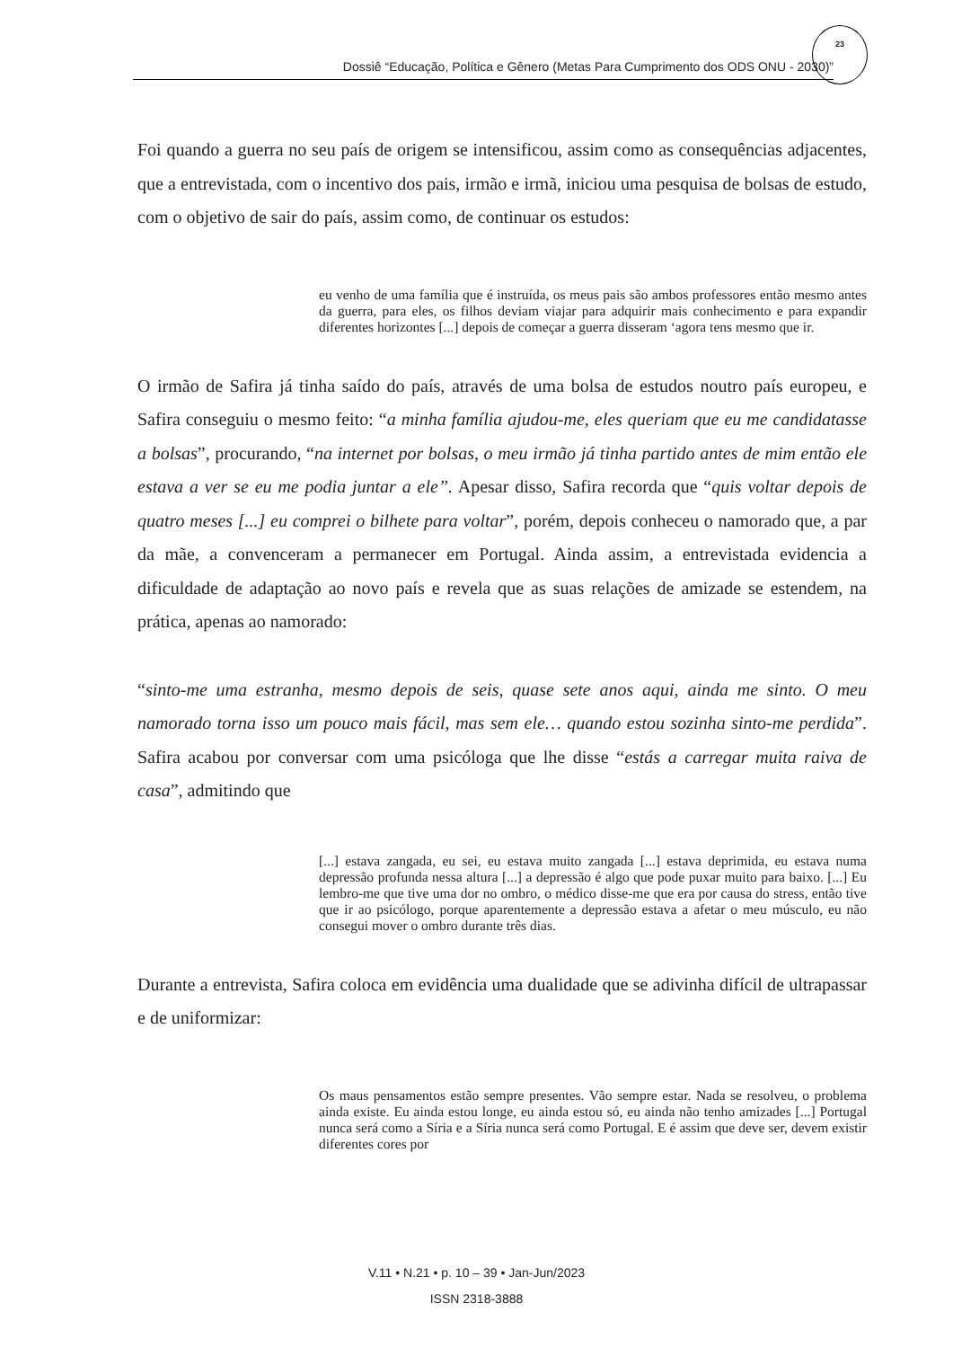Dossiê “Educação, Política e Gênero (Metas Para Cumprimento dos ODS ONU - 2030)”
23
Foi quando a guerra no seu país de origem se intensificou, assim como as consequências adjacentes, que a entrevistada, com o incentivo dos pais, irmão e irmã, iniciou uma pesquisa de bolsas de estudo, com o objetivo de sair do país, assim como, de continuar os estudos:
eu venho de uma família que é instruída, os meus pais são ambos professores então mesmo antes da guerra, para eles, os filhos deviam viajar para adquirir mais conhecimento e para expandir diferentes horizontes [...] depois de começar a guerra disseram ‘agora tens mesmo que ir.
O irmão de Safira já tinha saído do país, através de uma bolsa de estudos noutro país europeu, e Safira conseguiu o mesmo feito: “a minha família ajudou-me, eles queriam que eu me candidatasse a bolsas”, procurando, “na internet por bolsas, o meu irmão já tinha partido antes de mim então ele estava a ver se eu me podia juntar a ele”. Apesar disso, Safira recorda que “quis voltar depois de quatro meses [...] eu comprei o bilhete para voltar”, porém, depois conheceu o namorado que, a par da mãe, a convenceram a permanecer em Portugal. Ainda assim, a entrevistada evidencia a dificuldade de adaptação ao novo país e revela que as suas relações de amizade se estendem, na prática, apenas ao namorado:
“sinto-me uma estranha, mesmo depois de seis, quase sete anos aqui, ainda me sinto. O meu namorado torna isso um pouco mais fácil, mas sem ele… quando estou sozinha sinto-me perdida”. Safira acabou por conversar com uma psicóloga que lhe disse “estás a carregar muita raiva de casa”, admitindo que
[...] estava zangada, eu sei, eu estava muito zangada [...] estava deprimida, eu estava numa depressão profunda nessa altura [...] a depressão é algo que pode puxar muito para baixo. [...] Eu lembro-me que tive uma dor no ombro, o médico disse-me que era por causa do stress, então tive que ir ao psicólogo, porque aparentemente a depressão estava a afetar o meu músculo, eu não consegui mover o ombro durante três dias.
Durante a entrevista, Safira coloca em evidência uma dualidade que se adivinha difícil de ultrapassar e de uniformizar:
Os maus pensamentos estão sempre presentes. Vão sempre estar. Nada se resolveu, o problema ainda existe. Eu ainda estou longe, eu ainda estou só, eu ainda não tenho amizades [...] Portugal nunca será como a Síria e a Síria nunca será como Portugal. E é assim que deve ser, devem existir diferentes cores por
V.11 • N.21 • p. 10 – 39 • Jan-Jun/2023
ISSN 2318-3888